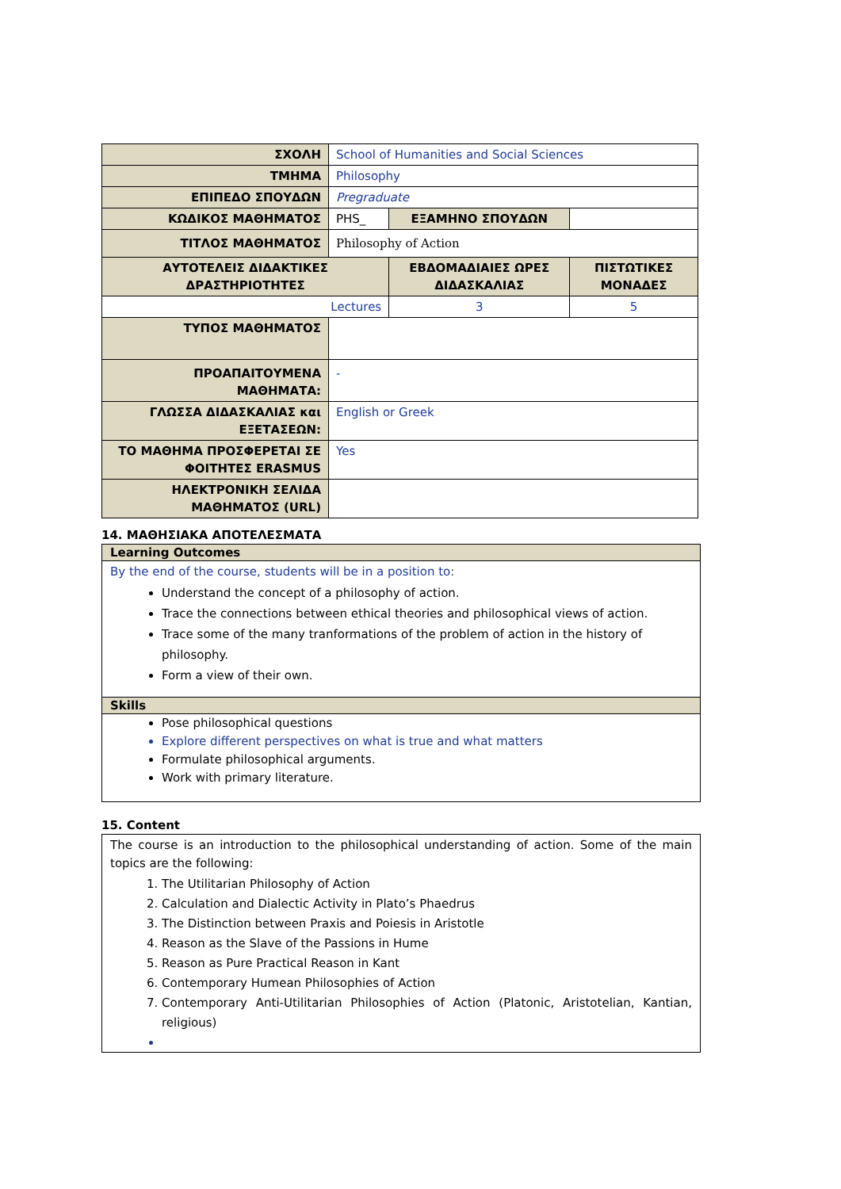| ΣΧΟΛΗ | School of Humanities and Social Sciences | | | |
| ΤΜΗΜΑ | Philosophy | | | |
| ΕΠΙΠΕΔΟ ΣΠΟΥΔΩΝ | Pregraduate | | | |
| ΚΩΔΙΚΟΣ ΜΑΘΗΜΑΤΟΣ | PHS_ | ΕΞΑΜΗΝΟ ΣΠΟΥΔΩΝ | | |
| ΤΙΤΛΟΣ ΜΑΘΗΜΑΤΟΣ | Philosophy of Action | | | |
| ΑΥΤΟΤΕΛΕΙΣ ΔΙΔΑΚΤΙΚΕΣ ΔΡΑΣΤΗΡΙΟΤΗΤΕΣ | | | ΕΒΔΟΜΑΔΙΑΙΕΣ ΩΡΕΣ ΔΙΔΑΣΚΑΛΙΑΣ | ΠΙΣΤΩΤΙΚΕΣ ΜΟΝΑΔΕΣ |
| Lectures | | | 3 | 5 |
| ΤΥΠΟΣ ΜΑΘΗΜΑΤΟΣ | | | | |
| ΠΡΟΑΠΑΙΤΟΥΜΕΝΑ ΜΑΘΗΜΑΤΑ: | - | | | |
| ΓΛΩΣΣΑ ΔΙΔΑΣΚΑΛΙΑΣ και ΕΞΕΤΑΣΕΩΝ: | English or Greek | | | |
| ΤΟ ΜΑΘΗΜΑ ΠΡΟΣΦΕΡΕΤΑΙ ΣΕ ΦΟΙΤΗΤΕΣ ERASMUS | Yes | | | |
| ΗΛΕΚΤΡΟΝΙΚΗ ΣΕΛΙΔΑ ΜΑΘΗΜΑΤΟΣ (URL) | | | | |
14. ΜΑΘΗΣΙΑΚΑ ΑΠΟΤΕΛΕΣΜΑΤΑ
Learning Outcomes
By the end of the course, students will be in a position to:
Understand the concept of a philosophy of action.
Trace the connections between ethical theories and philosophical views of action.
Trace some of the many tranformations of the problem of action in the history of philosophy.
Form a view of their own.
Skills
Pose philosophical questions
Explore different perspectives on what is true and what matters
Formulate philosophical arguments.
Work with primary literature.
15. Content
The course is an introduction to the philosophical understanding of action. Some of the main topics are the following:
1. The Utilitarian Philosophy of Action
2. Calculation and Dialectic Activity in Plato’s Phaedrus
3. The Distinction between Praxis and Poiesis in Aristotle
4. Reason as the Slave of the Passions in Hume
5. Reason as Pure Practical Reason in Kant
6. Contemporary Humean Philosophies of Action
7. Contemporary Anti-Utilitarian Philosophies of Action (Platonic, Aristotelian, Kantian, religious)